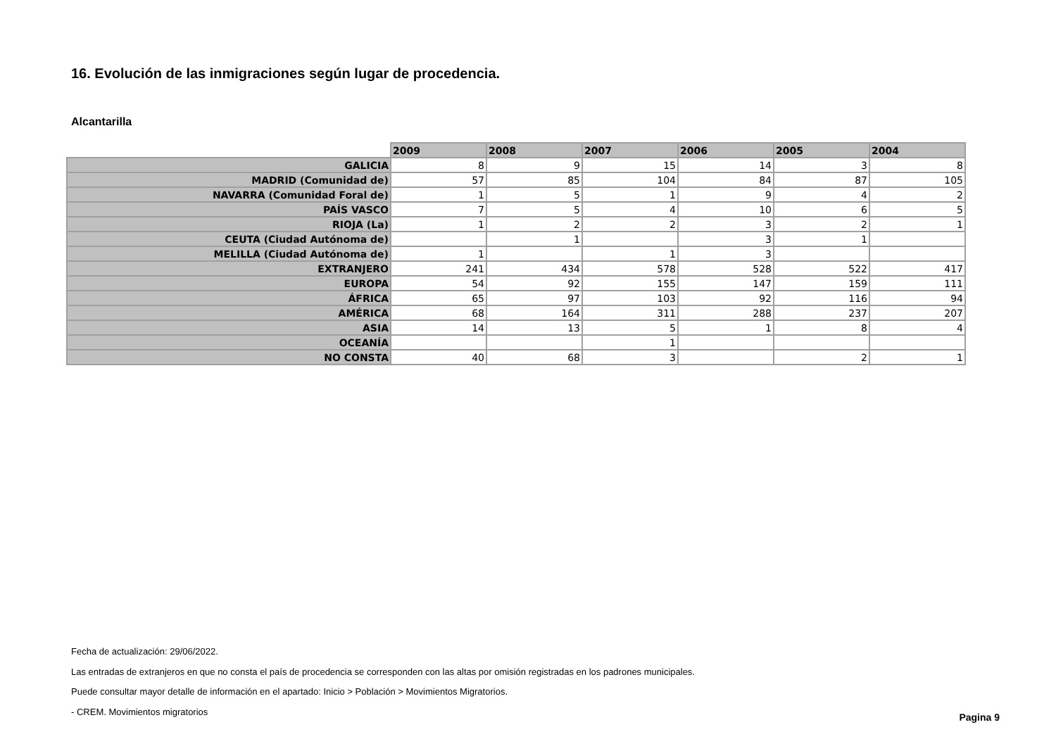16. Evolución de las inmigraciones según lugar de procedencia.
Alcantarilla
| | 2009 | 2008 | 2007 | 2006 | 2005 | 2004 |
| --- | --- | --- | --- | --- | --- | --- |
| GALICIA | 8 | 9 | 15 | 14 | 3 | 8 |
| MADRID (Comunidad de) | 57 | 85 | 104 | 84 | 87 | 105 |
| NAVARRA (Comunidad Foral de) | 1 | 5 | 1 | 9 | 4 | 2 |
| PAÍS VASCO | 7 | 5 | 4 | 10 | 6 | 5 |
| RIOJA (La) | 1 | 2 | 2 | 3 | 2 | 1 |
| CEUTA (Ciudad Autónoma de) | | 1 | | 3 | 1 | |
| MELILLA (Ciudad Autónoma de) | 1 | | 1 | 3 | | |
| EXTRANJERO | 241 | 434 | 578 | 528 | 522 | 417 |
| EUROPA | 54 | 92 | 155 | 147 | 159 | 111 |
| ÁFRICA | 65 | 97 | 103 | 92 | 116 | 94 |
| AMÉRICA | 68 | 164 | 311 | 288 | 237 | 207 |
| ASIA | 14 | 13 | 5 | 1 | 8 | 4 |
| OCEANÍA | | | 1 | | | |
| NO CONSTA | 40 | 68 | 3 | | 2 | 1 |
Fecha de actualización: 29/06/2022.
Las entradas de extranjeros en que no consta el país de procedencia se corresponden con las altas por omisión registradas en los padrones municipales.
Puede consultar mayor detalle de información en el apartado: Inicio > Población > Movimientos Migratorios.
- CREM. Movimientos migratorios
Pagina 9